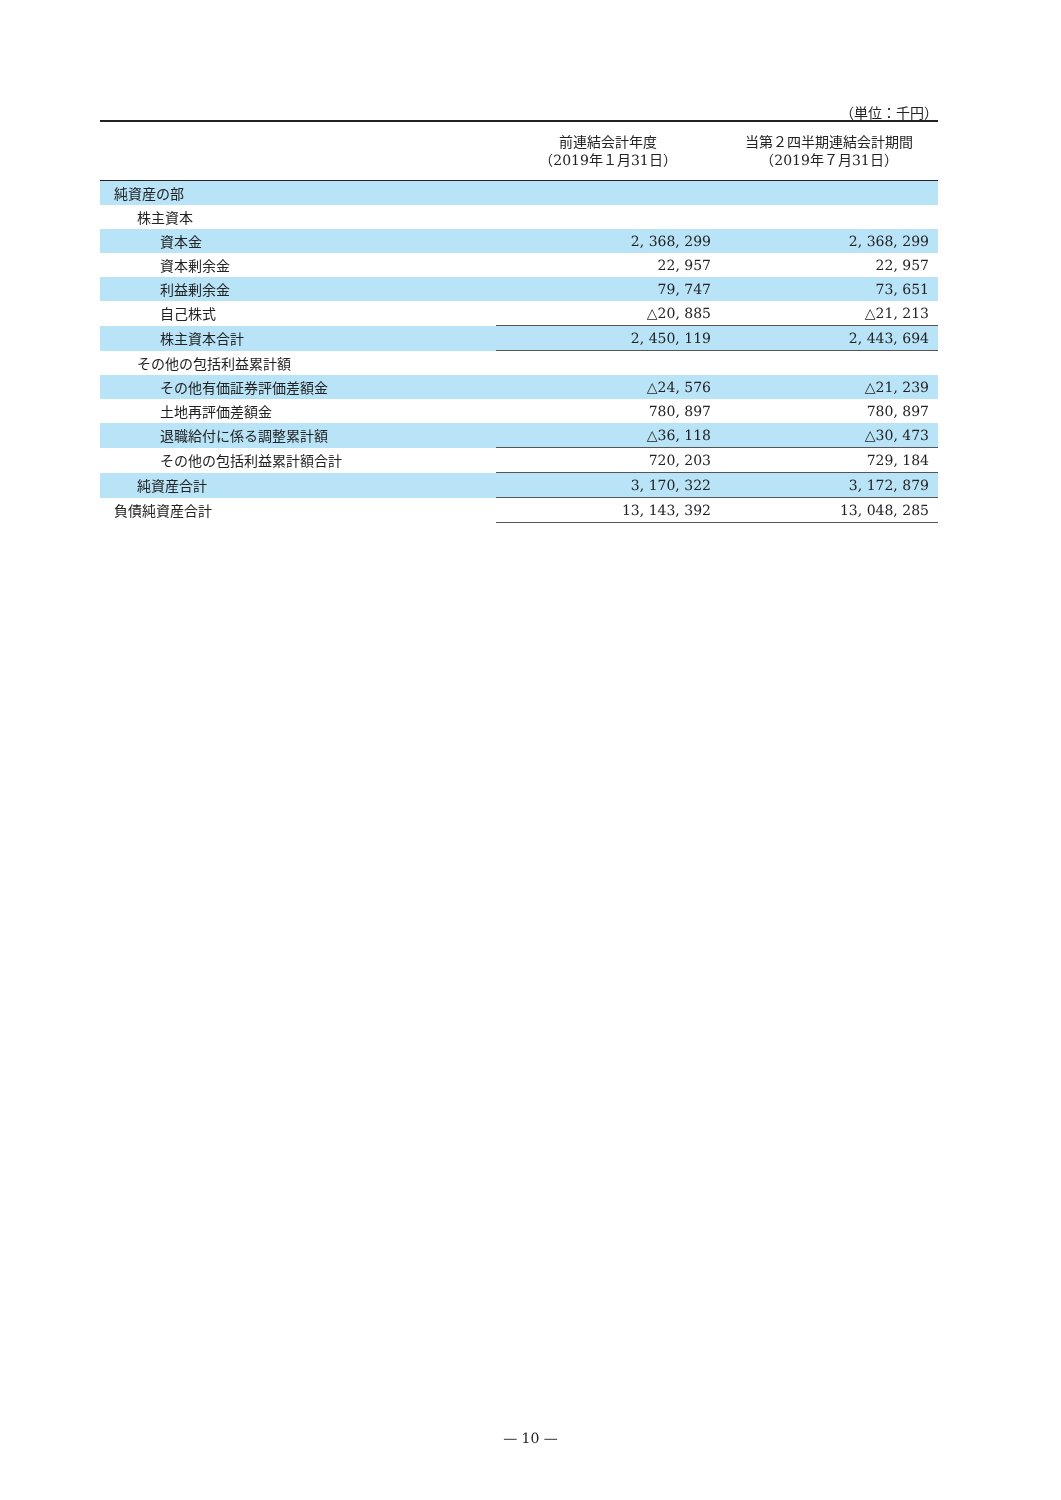（単位：千円）
| | 前連結会計年度 （2019年１月31日） | 当第２四半期連結会計期間 （2019年７月31日） |
| --- | --- | --- |
| 純資産の部 | | |
| 株主資本 | | |
| 資本金 | 2, 368, 299 | 2, 368, 299 |
| 資本剰余金 | 22, 957 | 22, 957 |
| 利益剰余金 | 79, 747 | 73, 651 |
| 自己株式 | △20, 885 | △21, 213 |
| 株主資本合計 | 2, 450, 119 | 2, 443, 694 |
| その他の包括利益累計額 | | |
| その他有価証券評価差額金 | △24, 576 | △21, 239 |
| 土地再評価差額金 | 780, 897 | 780, 897 |
| 退職給付に係る調整累計額 | △36, 118 | △30, 473 |
| その他の包括利益累計額合計 | 720, 203 | 729, 184 |
| 純資産合計 | 3, 170, 322 | 3, 172, 879 |
| 負債純資産合計 | 13, 143, 392 | 13, 048, 285 |
— 10 —